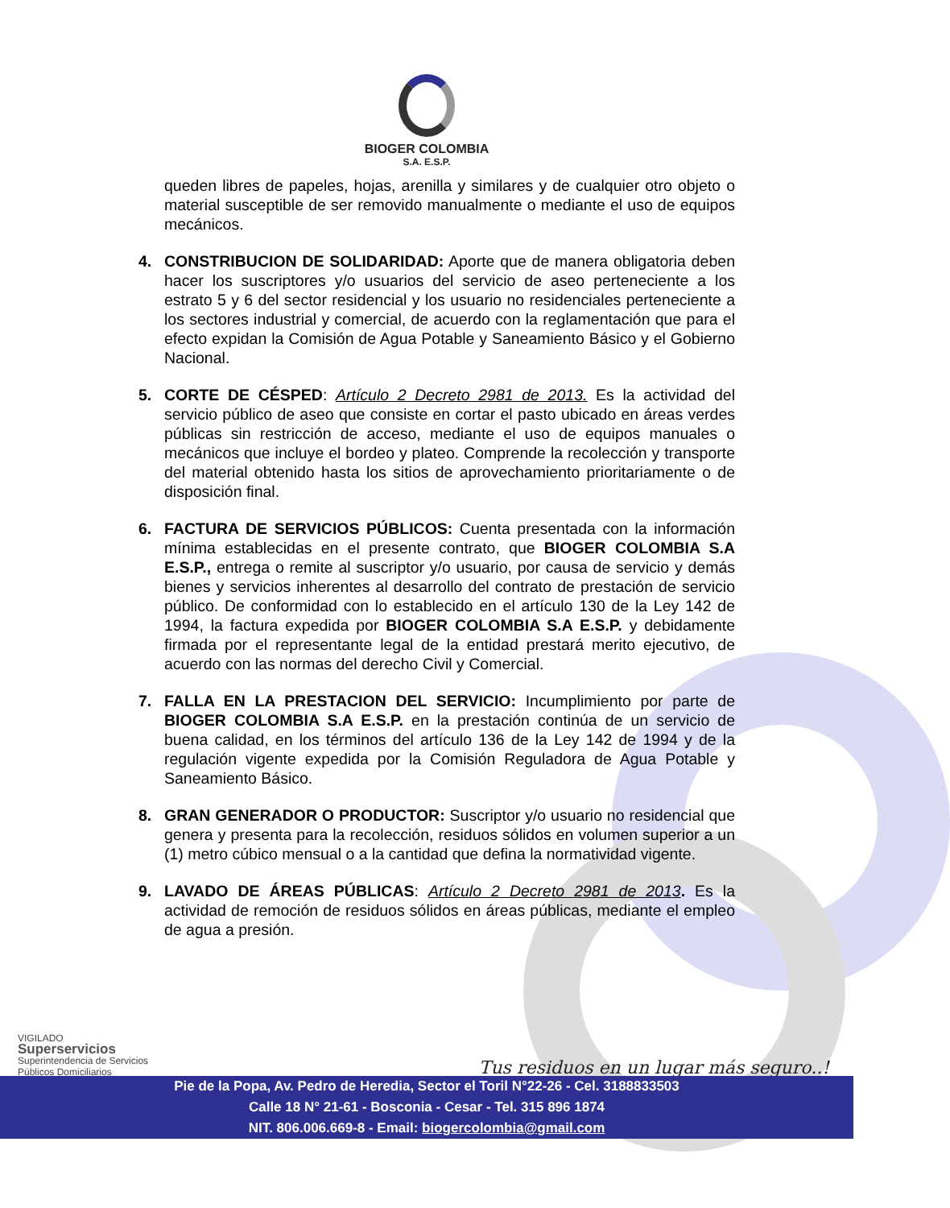BIOGER COLOMBIA
S.A. E.S.P.
queden libres de papeles, hojas, arenilla y similares y de cualquier otro objeto o material susceptible de ser removido manualmente o mediante el uso de equipos mecánicos.
4. CONSTRIBUCION DE SOLIDARIDAD: Aporte que de manera obligatoria deben hacer los suscriptores y/o usuarios del servicio de aseo perteneciente a los estrato 5 y 6 del sector residencial y los usuario no residenciales perteneciente a los sectores industrial y comercial, de acuerdo con la reglamentación que para el efecto expidan la Comisión de Agua Potable y Saneamiento Básico y el Gobierno Nacional.
5. CORTE DE CÉSPED: Artículo 2 Decreto 2981 de 2013. Es la actividad del servicio público de aseo que consiste en cortar el pasto ubicado en áreas verdes públicas sin restricción de acceso, mediante el uso de equipos manuales o mecánicos que incluye el bordeo y plateo. Comprende la recolección y transporte del material obtenido hasta los sitios de aprovechamiento prioritariamente o de disposición final.
6. FACTURA DE SERVICIOS PÚBLICOS: Cuenta presentada con la información mínima establecidas en el presente contrato, que BIOGER COLOMBIA S.A E.S.P., entrega o remite al suscriptor y/o usuario, por causa de servicio y demás bienes y servicios inherentes al desarrollo del contrato de prestación de servicio público. De conformidad con lo establecido en el artículo 130 de la Ley 142 de 1994, la factura expedida por BIOGER COLOMBIA S.A E.S.P. y debidamente firmada por el representante legal de la entidad prestará merito ejecutivo, de acuerdo con las normas del derecho Civil y Comercial.
7. FALLA EN LA PRESTACION DEL SERVICIO: Incumplimiento por parte de BIOGER COLOMBIA S.A E.S.P. en la prestación continúa de un servicio de buena calidad, en los términos del artículo 136 de la Ley 142 de 1994 y de la regulación vigente expedida por la Comisión Reguladora de Agua Potable y Saneamiento Básico.
8. GRAN GENERADOR O PRODUCTOR: Suscriptor y/o usuario no residencial que genera y presenta para la recolección, residuos sólidos en volumen superior a un (1) metro cúbico mensual o a la cantidad que defina la normatividad vigente.
9. LAVADO DE ÁREAS PÚBLICAS: Artículo 2 Decreto 2981 de 2013. Es la actividad de remoción de residuos sólidos en áreas públicas, mediante el empleo de agua a presión.
VIGILADO
Superservicios
Superintendencia de Servicios
Públicos Domiciliarios
Tus residuos en un lugar más seguro..!
Pie de la Popa, Av. Pedro de Heredia, Sector el Toril N°22-26 - Cel. 3188833503
Calle 18 N° 21-61 - Bosconia - Cesar - Tel. 315 896 1874
NIT. 806.006.669-8 - Email: biogercolombia@gmail.com